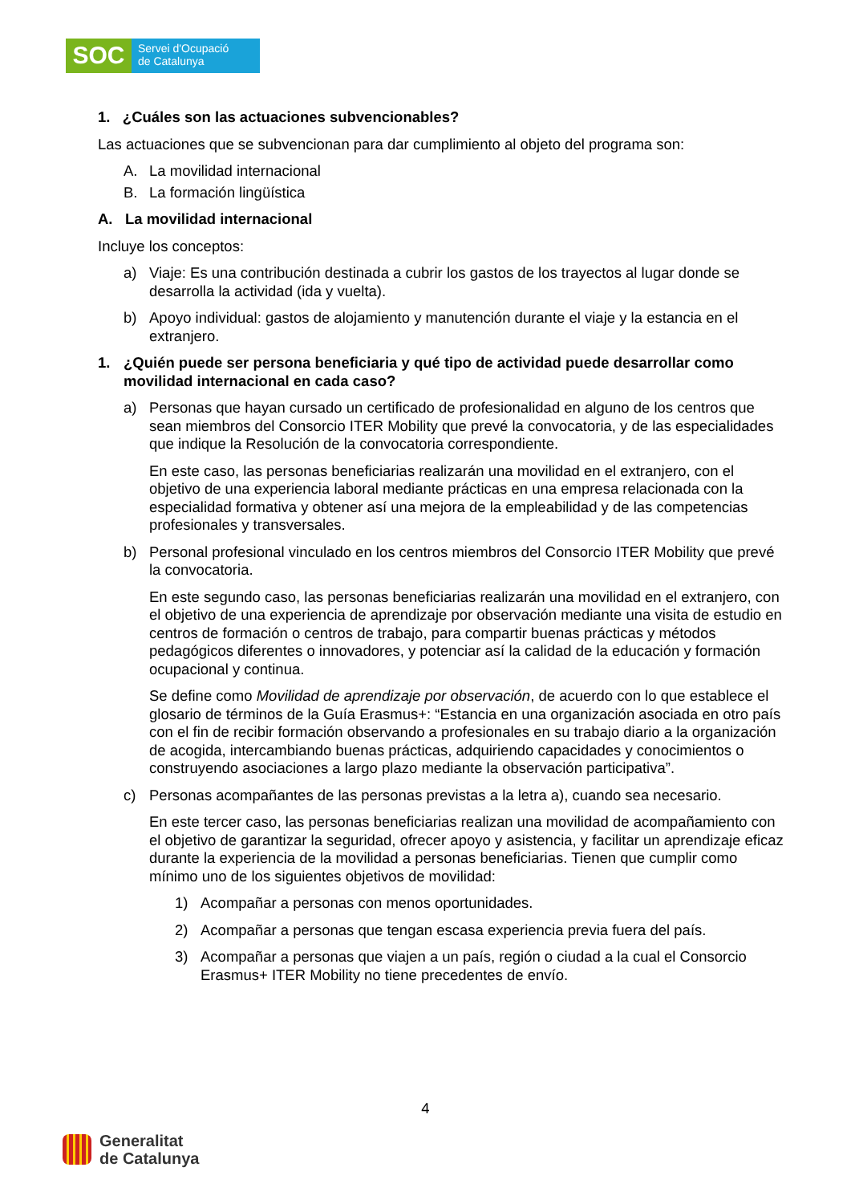SOC
Servei d'Ocupació
de Catalunya
1. ¿Cuáles son las actuaciones subvencionables?
Las actuaciones que se subvencionan para dar cumplimiento al objeto del programa son:
A. La movilidad internacional
B. La formación lingüística
A. La movilidad internacional
Incluye los conceptos:
a) Viaje: Es una contribución destinada a cubrir los gastos de los trayectos al lugar donde se desarrolla la actividad (ida y vuelta).
b) Apoyo individual: gastos de alojamiento y manutención durante el viaje y la estancia en el extranjero.
1. ¿Quién puede ser persona beneficiaria y qué tipo de actividad puede desarrollar como movilidad internacional en cada caso?
a) Personas que hayan cursado un certificado de profesionalidad en alguno de los centros que sean miembros del Consorcio ITER Mobility que prevé la convocatoria, y de las especialidades que indique la Resolución de la convocatoria correspondiente.
En este caso, las personas beneficiarias realizarán una movilidad en el extranjero, con el objetivo de una experiencia laboral mediante prácticas en una empresa relacionada con la especialidad formativa y obtener así una mejora de la empleabilidad y de las competencias profesionales y transversales.
b) Personal profesional vinculado en los centros miembros del Consorcio ITER Mobility que prevé la convocatoria.
En este segundo caso, las personas beneficiarias realizarán una movilidad en el extranjero, con el objetivo de una experiencia de aprendizaje por observación mediante una visita de estudio en centros de formación o centros de trabajo, para compartir buenas prácticas y métodos pedagógicos diferentes o innovadores, y potenciar así la calidad de la educación y formación ocupacional y continua.
Se define como Movilidad de aprendizaje por observación, de acuerdo con lo que establece el glosario de términos de la Guía Erasmus+: “Estancia en una organización asociada en otro país con el fin de recibir formación observando a profesionales en su trabajo diario a la organización de acogida, intercambiando buenas prácticas, adquiriendo capacidades y conocimientos o construyendo asociaciones a largo plazo mediante la observación participativa”.
c) Personas acompañantes de las personas previstas a la letra a), cuando sea necesario.
En este tercer caso, las personas beneficiarias realizan una movilidad de acompañamiento con el objetivo de garantizar la seguridad, ofrecer apoyo y asistencia, y facilitar un aprendizaje eficaz durante la experiencia de la movilidad a personas beneficiarias. Tienen que cumplir como mínimo uno de los siguientes objetivos de movilidad:
1) Acompañar a personas con menos oportunidades.
2) Acompañar a personas que tengan escasa experiencia previa fuera del país.
3) Acompañar a personas que viajen a un país, región o ciudad a la cual el Consorcio Erasmus+ ITER Mobility no tiene precedentes de envío.
4
Generalitat
de Catalunya